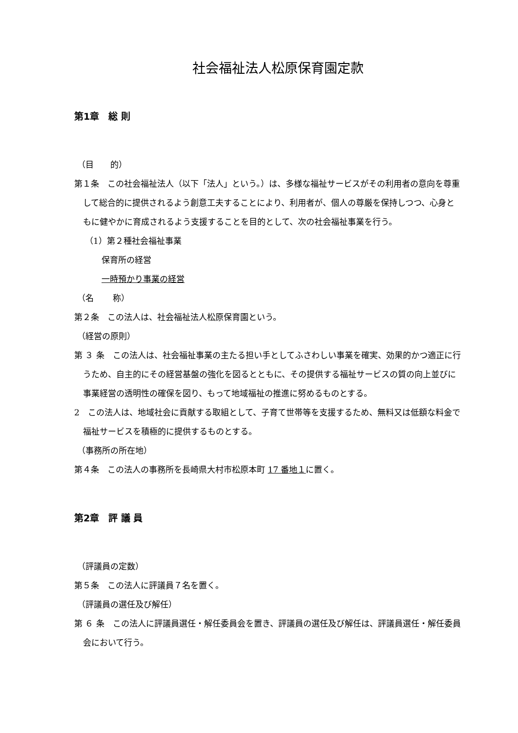社会福祉法人松原保育園定款
第1章　総 則
（目　　的）
第１条　この社会福祉法人（以下「法人」という。）は、多様な福祉サービスがその利用者の意向を尊重して総合的に提供されるよう創意工夫することにより、利用者が、個人の尊厳を保持しつつ、心身ともに健やかに育成されるよう支援することを目的として、次の社会福祉事業を行う。
（1）第２種社会福祉事業
保育所の経営
一時預かり事業の経営
（名　　 称）
第２条　この法人は、社会福祉法人松原保育園という。
（経営の原則）
第 ３ 条　この法人は、社会福祉事業の主たる担い手としてふさわしい事業を確実、効果的かつ適正に行うため、自主的にその経営基盤の強化を図るとともに、その提供する福祉サービスの質の向上並びに事業経営の透明性の確保を図り、もって地域福祉の推進に努めるものとする。
2　この法人は、地域社会に貢献する取組として、子育て世帯等を支援するため、無料又は低額な料金で福祉サービスを積極的に提供するものとする。
（事務所の所在地）
第４条　この法人の事務所を長崎県大村市松原本町 17 番地１に置く。
第2章　評 議 員
（評議員の定数）
第５条　この法人に評議員７名を置く。
（評議員の選任及び解任）
第 ６ 条　この法人に評議員選任・解任委員会を置き、評議員の選任及び解任は、評議員選任・解任委員会において行う。